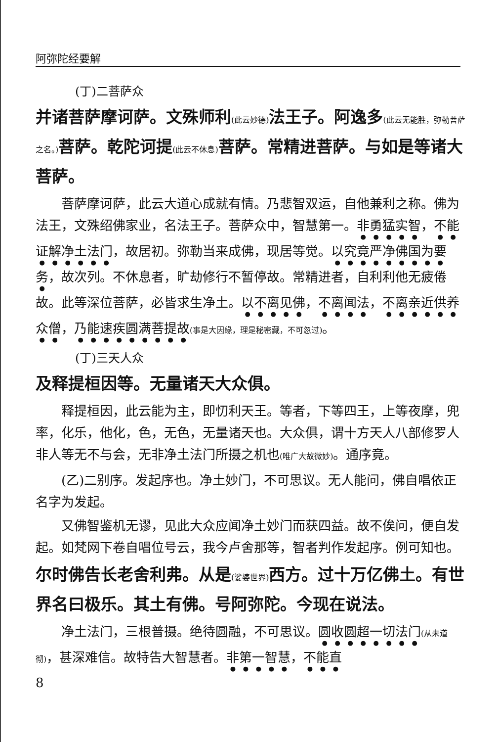阿弥陀经要解
(丁)二菩萨众
并诸菩萨摩诃萨。文殊师利(此云妙德) 法王子。阿逸多(此云无能胜，弥勒菩萨之名。) 菩萨。乾陀诃提(此云不休息) 菩萨。常精进菩萨。与如是等诸大菩萨。
菩萨摩诃萨，此云大道心成就有情。乃悲智双运，自他兼利之称。佛为法王，文殊绍佛家业，名法王子。菩萨众中，智慧第一。非勇猛实智，不能证解净土法门，故居初。弥勒当来成佛，现居等觉。以究竟严净佛国为要务，故次列。不休息者，旷劫修行不暂停故。常精进者，自利利他无疲倦故。此等深位菩萨，必皆求生净土。以不离见佛，不离闻法，不离亲近供养众僧，乃能速疾圆满菩提故(事是大因缘，理是秘密藏，不可忽过)。
(丁)三天人众
及释提桓因等。无量诸天大众俱。
释提桓因，此云能为主，即忉利天王。等者，下等四王，上等夜摩，兜率，化乐，他化，色，无色，无量诸天也。大众俱，谓十方天人八部修罗人非人等无不与会，无非净土法门所摄之机也(唯广大故微妙)。通序竟。
(乙)二别序。发起序也。净土妙门，不可思议。无人能问，佛自唱依正名字为发起。
又佛智鉴机无谬，见此大众应闻净土妙门而获四益。故不俟问，便自发起。如梵网下卷自唱位号云，我今卢舍那等，智者判作发起序。例可知也。
尔时佛告长老舍利弗。从是(娑婆世界) 西方。过十万亿佛土。有世界名曰极乐。其土有佛。号阿弥陀。今现在说法。
净土法门，三根普摄。绝待圆融，不可思议。圆收圆超一切法门(从未道彻)，甚深难信。故特告大智慧者。非第一智慧，不能直
8